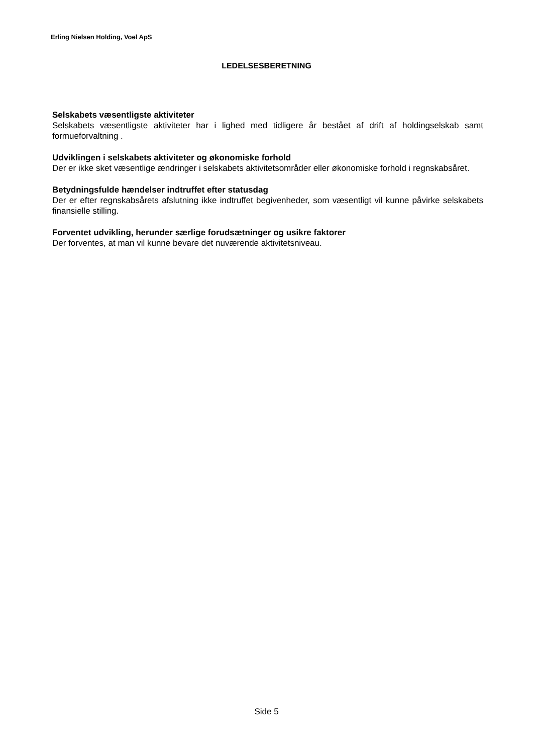Erling Nielsen Holding, Voel ApS
LEDELSESBERETNING
Selskabets væsentligste aktiviteter
Selskabets væsentligste aktiviteter har i lighed med tidligere år bestået af drift af holdingselskab samt formueforvaltning .
Udviklingen i selskabets aktiviteter og økonomiske forhold
Der er ikke sket væsentlige ændringer i selskabets aktivitetsområder eller økonomiske forhold i regnskabsåret.
Betydningsfulde hændelser indtruffet efter statusdag
Der er efter regnskabsårets afslutning ikke indtruffet begivenheder, som væsentligt vil kunne påvirke selskabets finansielle stilling.
Forventet udvikling, herunder særlige forudsætninger og usikre faktorer
Der forventes, at man vil kunne bevare det nuværende aktivitetsniveau.
Side 5